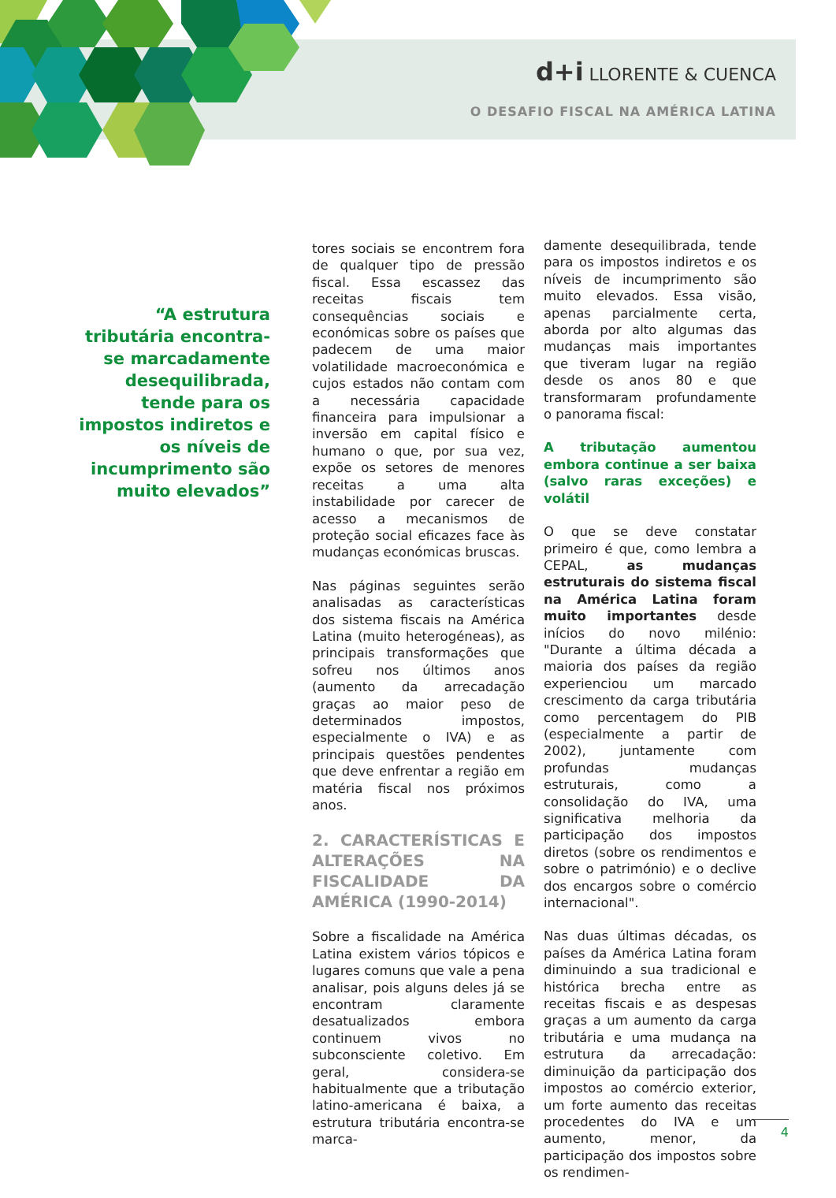d+i LLORENTE & CUENCA
O DESAFIO FISCAL NA AMÉRICA LATINA
“A estrutura tributária encontra-se marcadamente desequilibrada, tende para os impostos indiretos e os níveis de incumprimento são muito elevados”
tores sociais se encontrem fora de qualquer tipo de pressão fiscal. Essa escassez das receitas fiscais tem consequências sociais e económicas sobre os países que padecem de uma maior volatilidade macroeconómica e cujos estados não contam com a necessária capacidade financeira para impulsionar a inversão em capital físico e humano o que, por sua vez, expõe os setores de menores receitas a uma alta instabilidade por carecer de acesso a mecanismos de proteção social eficazes face às mudanças económicas bruscas.
Nas páginas seguintes serão analisadas as características dos sistema fiscais na América Latina (muito heterogéneas), as principais transformações que sofreu nos últimos anos (aumento da arrecadação graças ao maior peso de determinados impostos, especialmente o IVA) e as principais questões pendentes que deve enfrentar a região em matéria fiscal nos próximos anos.
2. CARACTERÍSTICAS E ALTERAÇÕES NA FISCALIDADE DA AMÉRICA (1990-2014)
Sobre a fiscalidade na América Latina existem vários tópicos e lugares comuns que vale a pena analisar, pois alguns deles já se encontram claramente desatualizados embora continuem vivos no subconsciente coletivo. Em geral, considera-se habitualmente que a tributação latino-americana é baixa, a estrutura tributária encontra-se marca-
damente desequilibrada, tende para os impostos indiretos e os níveis de incumprimento são muito elevados. Essa visão, apenas parcialmente certa, aborda por alto algumas das mudanças mais importantes que tiveram lugar na região desde os anos 80 e que transformaram profundamente o panorama fiscal:
A tributação aumentou embora continue a ser baixa (salvo raras exceções) e volátil
O que se deve constatar primeiro é que, como lembra a CEPAL, as mudanças estruturais do sistema fiscal na América Latina foram muito importantes desde inícios do novo milénio: "Durante a última década a maioria dos países da região experienciou um marcado crescimento da carga tributária como percentagem do PIB (especialmente a partir de 2002), juntamente com profundas mudanças estruturais, como a consolidação do IVA, uma significativa melhoria da participação dos impostos diretos (sobre os rendimentos e sobre o património) e o declive dos encargos sobre o comércio internacional".
Nas duas últimas décadas, os países da América Latina foram diminuindo a sua tradicional e histórica brecha entre as receitas fiscais e as despesas graças a um aumento da carga tributária e uma mudança na estrutura da arrecadação: diminuição da participação dos impostos ao comércio exterior, um forte aumento das receitas procedentes do IVA e um aumento, menor, da participação dos impostos sobre os rendimen-
4